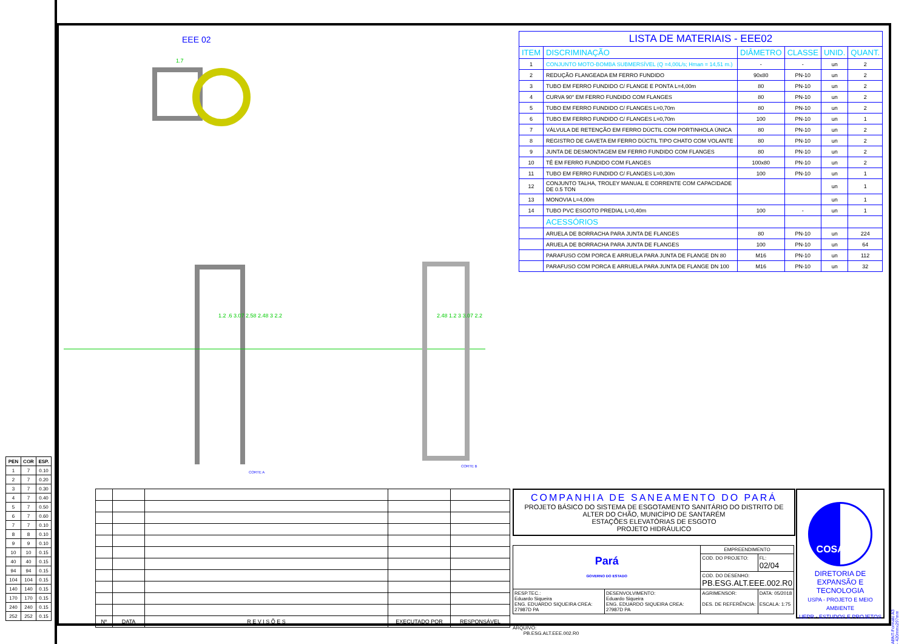EEE 02
1.7
1.2 .6 3.07 2.58 2.48 3 2.2 2.48 1.2 3 3.07 2.2
CORTE A
CORTE B
| LISTA DE MATERIAIS - EEE02 | | | | | |
| ITEM | DISCRIMINAÇÃO | DIÂMETRO | CLASSE | UNID. | QUANT. |
| 1 | CONJUNTO MOTO-BOMBA SUBMERSÍVEL (Q =4,00L/s; Hman = 14,51 m.) | - | - | un | 2 |
| 2 | REDUÇÃO FLANGEADA EM FERRO FUNDIDO | 90x80 | PN-10 | un | 2 |
| 3 | TUBO EM FERRO FUNDIDO C/ FLANGE E PONTA L=4,00m | 80 | PN-10 | un | 2 |
| 4 | CURVA 90° EM FERRO FUNDIDO COM FLANGES | 80 | PN-10 | un | 2 |
| 5 | TUBO EM FERRO FUNDIDO C/ FLANGES L=0,70m | 80 | PN-10 | un | 2 |
| 6 | TUBO EM FERRO FUNDIDO C/ FLANGES L=0,70m | 100 | PN-10 | un | 1 |
| 7 | VÁLVULA DE RETENÇÃO EM FERRO DÚCTIL COM PORTINHOLA ÚNICA | 80 | PN-10 | un | 2 |
| 8 | REGISTRO DE GAVETA EM FERRO DÚCTIL TIPO CHATO COM VOLANTE | 80 | PN-10 | un | 2 |
| 9 | JUNTA DE DESMONTAGEM EM FERRO FUNDIDO COM FLANGES | 80 | PN-10 | un | 2 |
| 10 | TÊ EM FERRO FUNDIDO COM FLANGES | 100x80 | PN-10 | un | 2 |
| 11 | TUBO EM FERRO FUNDIDO C/ FLANGES L=0,30m | 100 | PN-10 | un | 1 |
| 12 | CONJUNTO TALHA, TROLEY MANUAL E CORRENTE COM CAPACIDADE DE 0.5 TON | | | un | 1 |
| 13 | MONOVIA L=4,00m | | | un | 1 |
| 14 | TUBO PVC ESGOTO PREDIAL L=0,40m | 100 | - | un | 1 |
| | ACESSÓRIOS | | | | |
| | ARUELA DE BORRACHA PARA JUNTA DE FLANGES | 80 | PN-10 | un | 224 |
| | ARUELA DE BORRACHA PARA JUNTA DE FLANGES | 100 | PN-10 | un | 64 |
| | PARAFUSO COM PORCA E ARRUELA PARA JUNTA DE FLANGE DN 80 | M16 | PN-10 | un | 112 |
| | PARAFUSO COM PORCA E ARRUELA PARA JUNTA DE FLANGE DN 100 | M16 | PN-10 | un | 32 |
| PEN | COR | ESP. |
| --- | --- | --- |
| 1 | 7 | 0.10 |
| 2 | 7 | 0.20 |
| 3 | 7 | 0.30 |
| 4 | 7 | 0.40 |
| 5 | 7 | 0.50 |
| 6 | 7 | 0.60 |
| 7 | 7 | 0.10 |
| 8 | 8 | 0.10 |
| 9 | 9 | 0.10 |
| 10 | 10 | 0.15 |
| 40 | 40 | 0.15 |
| 94 | 94 | 0.15 |
| 104 | 104 | 0.15 |
| 140 | 140 | 0.15 |
| 170 | 170 | 0.15 |
| 240 | 240 | 0.15 |
| 252 | 252 | 0.15 |
| Nº | DATA | R E V I S Õ E S | EXECUTADO POR | RESPONSÁVEL |
COMPANHIA DE SANEAMENTO DO PARÁ
PROJETO BÁSICO DO SISTEMA DE ESGOTAMENTO SANITÁRIO DO DISTRITO DE ALTER DO CHÃO, MUNICÍPIO DE SANTARÉM
ESTAÇÕES ELEVATÓRIAS DE ESGOTO
PROJETO HIDRÁULICO
| Pará GOVERNO DO ESTADO | | EMPREENDIMENTO | |
| | | COD. DO PROJETO: | FL: 02/04 |
| | | COD. DO DESENHO: PB.ESG.ALT.EEE.002.R0 | |
| RESP.TEC.: Eduardo Siqueira ENG. EDUARDO SIQUEIRA CREA: 27987D PA | DESENVOLVIMENTO: Eduardo Siqueira ENG. EDUARDO SIQUEIRA CREA: 27987D PA | AGRIMENSOR: DES. DE REFERÊNCIA: | DATA: 05/2018 ESCALA: 1:75 |
COSANPA
DIRETORIA DE EXPANSÃO E TECNOLOGIA
USPA - PROJETO E MEIO AMBIENTE
UEPR - ESTUDOS E PROJETOS
ARQUIVO:
PB.ESG.ALT.EEE.002.R0
ABNT-Formato A3 - 420mmx297mm